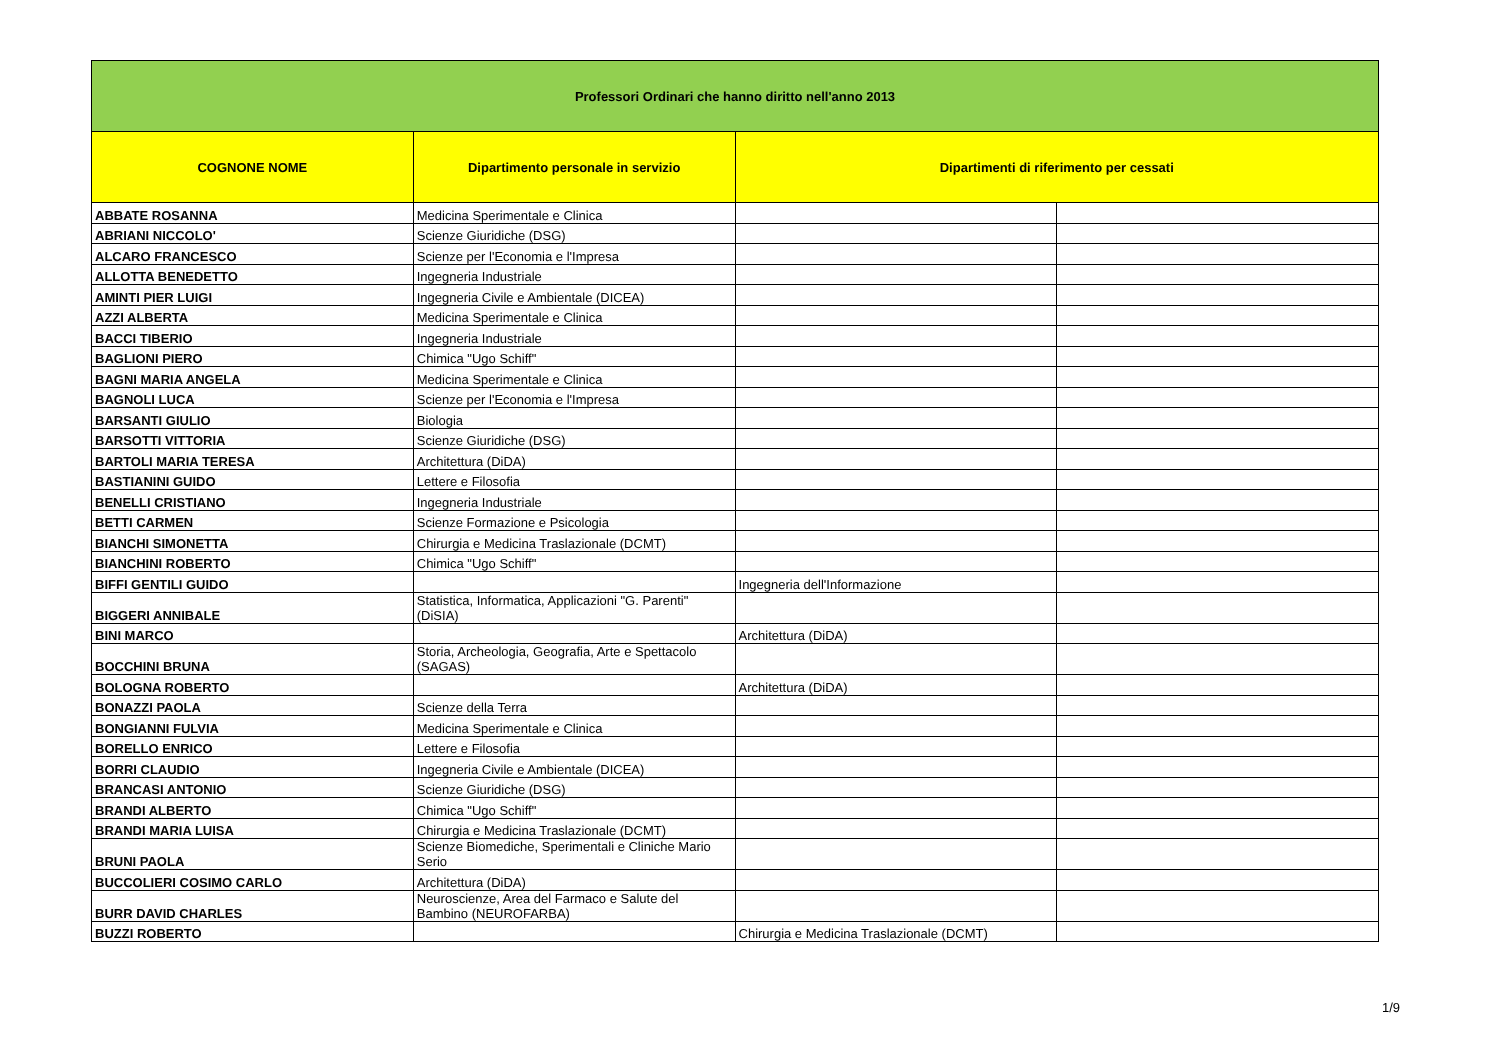| Professori Ordinari che hanno diritto nell'anno 2013 | | | |
| COGNONE NOME | Dipartimento personale in servizio | Dipartimenti di riferimento per cessati | |
| ABBATE ROSANNA | Medicina Sperimentale e Clinica | | |
| ABRIANI NICCOLO' | Scienze Giuridiche (DSG) | | |
| ALCARO FRANCESCO | Scienze per l'Economia e l'Impresa | | |
| ALLOTTA BENEDETTO | Ingegneria Industriale | | |
| AMINTI PIER LUIGI | Ingegneria Civile e Ambientale (DICEA) | | |
| AZZI ALBERTA | Medicina Sperimentale e Clinica | | |
| BACCI TIBERIO | Ingegneria Industriale | | |
| BAGLIONI PIERO | Chimica "Ugo Schiff" | | |
| BAGNI MARIA ANGELA | Medicina Sperimentale e Clinica | | |
| BAGNOLI LUCA | Scienze per l'Economia e l'Impresa | | |
| BARSANTI GIULIO | Biologia | | |
| BARSOTTI VITTORIA | Scienze Giuridiche (DSG) | | |
| BARTOLI MARIA TERESA | Architettura (DiDA) | | |
| BASTIANINI GUIDO | Lettere e Filosofia | | |
| BENELLI CRISTIANO | Ingegneria Industriale | | |
| BETTI CARMEN | Scienze Formazione e Psicologia | | |
| BIANCHI SIMONETTA | Chirurgia e Medicina Traslazionale (DCMT) | | |
| BIANCHINI ROBERTO | Chimica "Ugo Schiff" | | |
| BIFFI GENTILI GUIDO | | Ingegneria dell'Informazione | |
| BIGGERI ANNIBALE | Statistica, Informatica, Applicazioni "G. Parenti" (DiSIA) | | |
| BINI MARCO | | Architettura (DiDA) | |
| BOCCHINI BRUNA | Storia, Archeologia, Geografia, Arte e Spettacolo (SAGAS) | | |
| BOLOGNA ROBERTO | | Architettura (DiDA) | |
| BONAZZI PAOLA | Scienze della Terra | | |
| BONGIANNI FULVIA | Medicina Sperimentale e Clinica | | |
| BORELLO ENRICO | Lettere e Filosofia | | |
| BORRI CLAUDIO | Ingegneria Civile e Ambientale (DICEA) | | |
| BRANCASI ANTONIO | Scienze Giuridiche (DSG) | | |
| BRANDI ALBERTO | Chimica "Ugo Schiff" | | |
| BRANDI MARIA LUISA | Chirurgia e Medicina Traslazionale (DCMT) | | |
| BRUNI PAOLA | Scienze Biomediche, Sperimentali e Cliniche Mario Serio | | |
| BUCCOLIERI COSIMO CARLO | Architettura (DiDA) | | |
| BURR DAVID CHARLES | Neuroscienze, Area del Farmaco e Salute del Bambino (NEUROFARBA) | | |
| BUZZI ROBERTO | | Chirurgia e Medicina Traslazionale (DCMT) | |
1/9